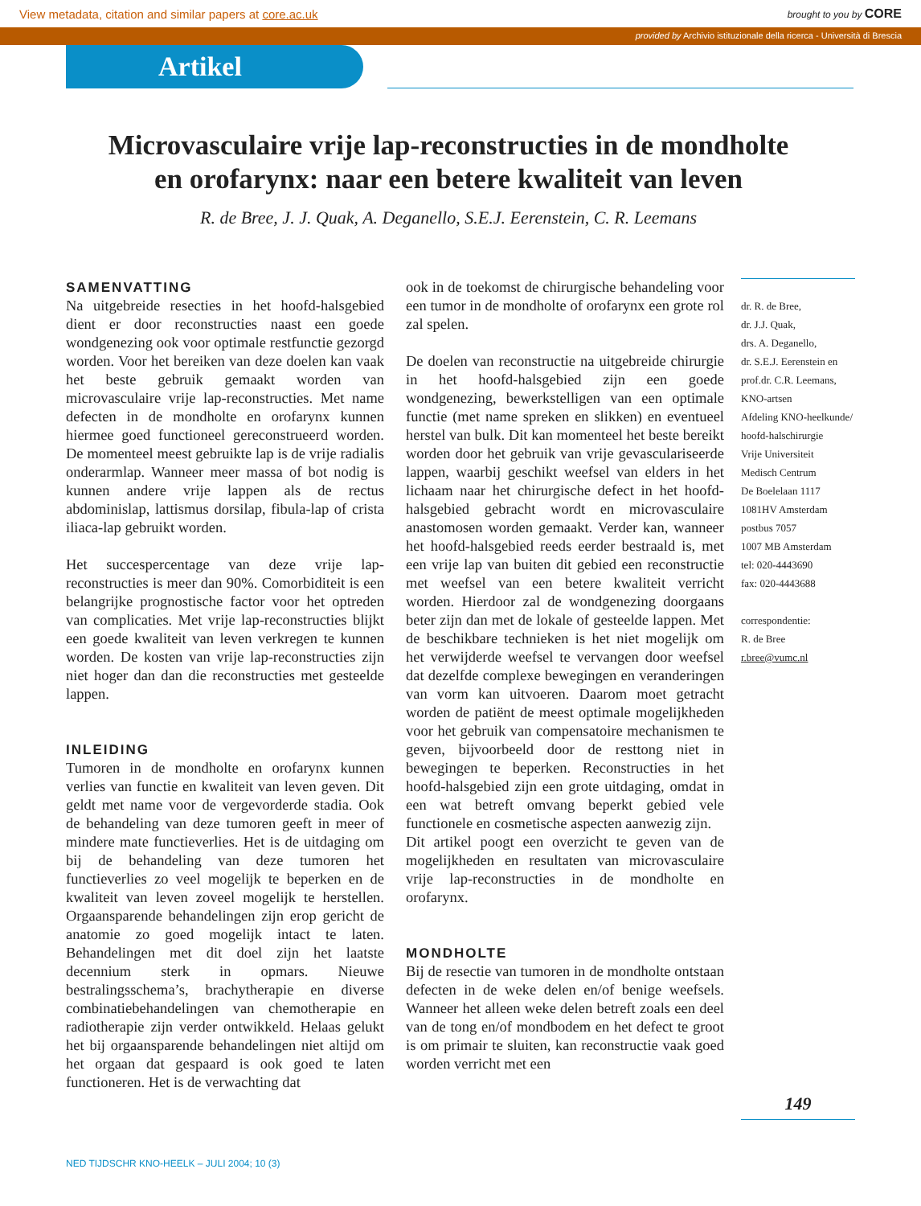View metadata, citation and similar papers at core.ac.uk brought to you by CORE
provided by Archivio istituzionale della ricerca - Università di Brescia
Artikel
Microvasculaire vrije lap-reconstructies in de mondholte en orofarynx: naar een betere kwaliteit van leven
R. de Bree, J. J. Quak, A. Deganello, S.E.J. Eerenstein, C. R. Leemans
SAMENVATTING
Na uitgebreide resecties in het hoofd-halsgebied dient er door reconstructies naast een goede wondgenezing ook voor optimale restfunctie gezorgd worden. Voor het bereiken van deze doelen kan vaak het beste gebruik gemaakt worden van microvasculaire vrije lap-reconstructies. Met name defecten in de mondholte en orofarynx kunnen hiermee goed functioneel gereconstrueerd worden. De momenteel meest gebruikte lap is de vrije radialis onderarmlap. Wanneer meer massa of bot nodig is kunnen andere vrije lappen als de rectus abdominislap, lattismus dorsilap, fibula-lap of crista iliaca-lap gebruikt worden.
Het succespercentage van deze vrije lap-reconstructies is meer dan 90%. Comorbiditeit is een belangrijke prognostische factor voor het optreden van complicaties. Met vrije lap-reconstructies blijkt een goede kwaliteit van leven verkregen te kunnen worden. De kosten van vrije lap-reconstructies zijn niet hoger dan dan die reconstructies met gesteelde lappen.
INLEIDING
Tumoren in de mondholte en orofarynx kunnen verlies van functie en kwaliteit van leven geven. Dit geldt met name voor de vergevorderde stadia. Ook de behandeling van deze tumoren geeft in meer of mindere mate functieverlies. Het is de uitdaging om bij de behandeling van deze tumoren het functieverlies zo veel mogelijk te beperken en de kwaliteit van leven zoveel mogelijk te herstellen. Orgaansparende behandelingen zijn erop gericht de anatomie zo goed mogelijk intact te laten. Behandelingen met dit doel zijn het laatste decennium sterk in opmars. Nieuwe bestralingsschema’s, brachytherapie en diverse combinatiebehandelingen van chemotherapie en radiotherapie zijn verder ontwikkeld. Helaas gelukt het bij orgaansparende behandelingen niet altijd om het orgaan dat gespaard is ook goed te laten functioneren. Het is de verwachting dat
ook in de toekomst de chirurgische behandeling voor een tumor in de mondholte of orofarynx een grote rol zal spelen.
De doelen van reconstructie na uitgebreide chirurgie in het hoofd-halsgebied zijn een goede wondgenezing, bewerkstelligen van een optimale functie (met name spreken en slikken) en eventueel herstel van bulk. Dit kan momenteel het beste bereikt worden door het gebruik van vrije gevasculariseerde lappen, waarbij geschikt weefsel van elders in het lichaam naar het chirurgische defect in het hoofd-halsgebied gebracht wordt en microvasculaire anastomosen worden gemaakt. Verder kan, wanneer het hoofd-halsgebied reeds eerder bestraald is, met een vrije lap van buiten dit gebied een reconstructie met weefsel van een betere kwaliteit verricht worden. Hierdoor zal de wondgenezing doorgaans beter zijn dan met de lokale of gesteelde lappen. Met de beschikbare technieken is het niet mogelijk om het verwijderde weefsel te vervangen door weefsel dat dezelfde complexe bewegingen en veranderingen van vorm kan uitvoeren. Daarom moet getracht worden de patiënt de meest optimale mogelijkheden voor het gebruik van compensatoire mechanismen te geven, bijvoorbeeld door de resttong niet in bewegingen te beperken. Reconstructies in het hoofd-halsgebied zijn een grote uitdaging, omdat in een wat betreft omvang beperkt gebied vele functionele en cosmetische aspecten aanwezig zijn.
Dit artikel poogt een overzicht te geven van de mogelijkheden en resultaten van microvasculaire vrije lap-reconstructies in de mondholte en orofarynx.
MONDHOLTE
Bij de resectie van tumoren in de mondholte ontstaan defecten in de weke delen en/of benige weefsels. Wanneer het alleen weke delen betreft zoals een deel van de tong en/of mondbodem en het defect te groot is om primair te sluiten, kan reconstructie vaak goed worden verricht met een
dr. R. de Bree,
dr. J.J. Quak,
drs. A. Deganello,
dr. S.E.J. Eerenstein en
prof.dr. C.R. Leemans,
KNO-artsen
Afdeling KNO-heelkunde/
hoofd-halschirurgie
Vrije Universiteit
Medisch Centrum
De Boelelaan 1117
1081HV Amsterdam
postbus 7057
1007 MB Amsterdam
tel: 020-4443690
fax: 020-4443688
correspondentie:
R. de Bree
r.bree@vumc.nl
149
NED TIJDSCHR KNO-HEELK – JULI 2004; 10 (3)